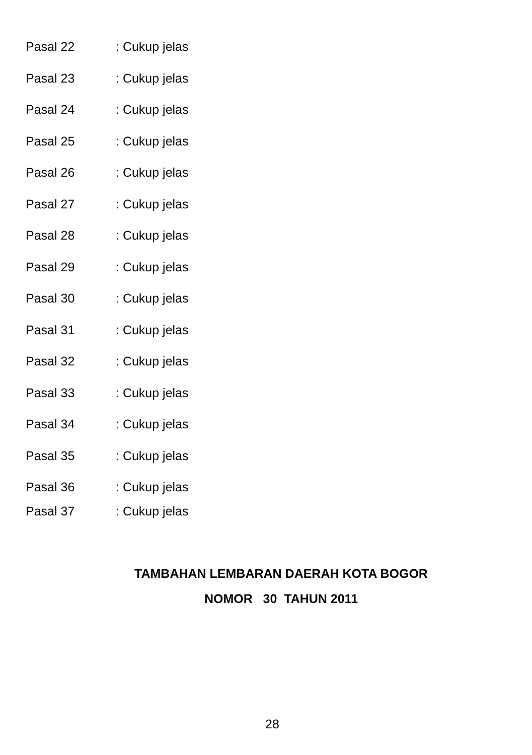Pasal 22: Cukup jelas
Pasal 23: Cukup jelas
Pasal 24: Cukup jelas
Pasal 25: Cukup jelas
Pasal 26: Cukup jelas
Pasal 27: Cukup jelas
Pasal 28: Cukup jelas
Pasal 29: Cukup jelas
Pasal 30: Cukup jelas
Pasal 31: Cukup jelas
Pasal 32: Cukup jelas
Pasal 33: Cukup jelas
Pasal 34: Cukup jelas
Pasal 35: Cukup jelas
Pasal 36: Cukup jelas
Pasal 37: Cukup jelas
TAMBAHAN LEMBARAN DAERAH KOTA BOGOR
NOMOR 30 TAHUN 2011
28